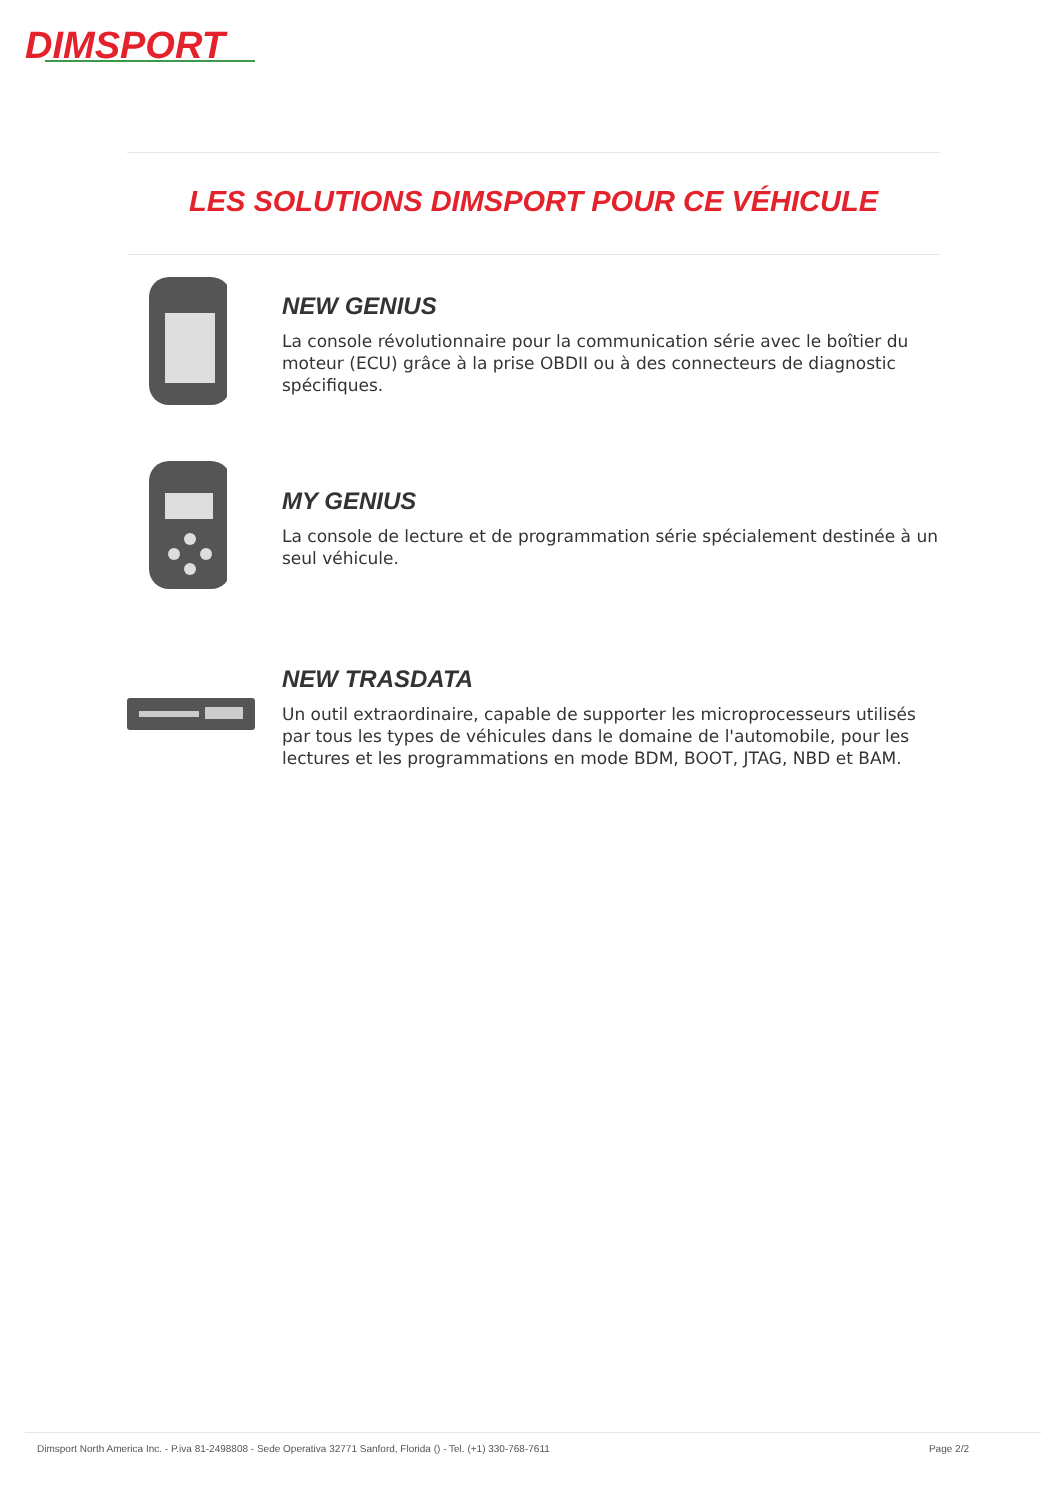DIMSPORT
LES SOLUTIONS DIMSPORT POUR CE VÉHICULE
NEW GENIUS
La console révolutionnaire pour la communication série avec le boîtier du moteur (ECU) grâce à la prise OBDII ou à des connecteurs de diagnostic spécifiques.
MY GENIUS
La console de lecture et de programmation série spécialement destinée à un seul véhicule.
NEW TRASDATA
Un outil extraordinaire, capable de supporter les microprocesseurs utilisés par tous les types de véhicules dans le domaine de l'automobile, pour les lectures et les programmations en mode BDM, BOOT, JTAG, NBD et BAM.
Dimsport North America Inc. - P.iva 81-2498808 - Sede Operativa 32771 Sanford, Florida () - Tel. (+1) 330-768-7611 Page 2/2